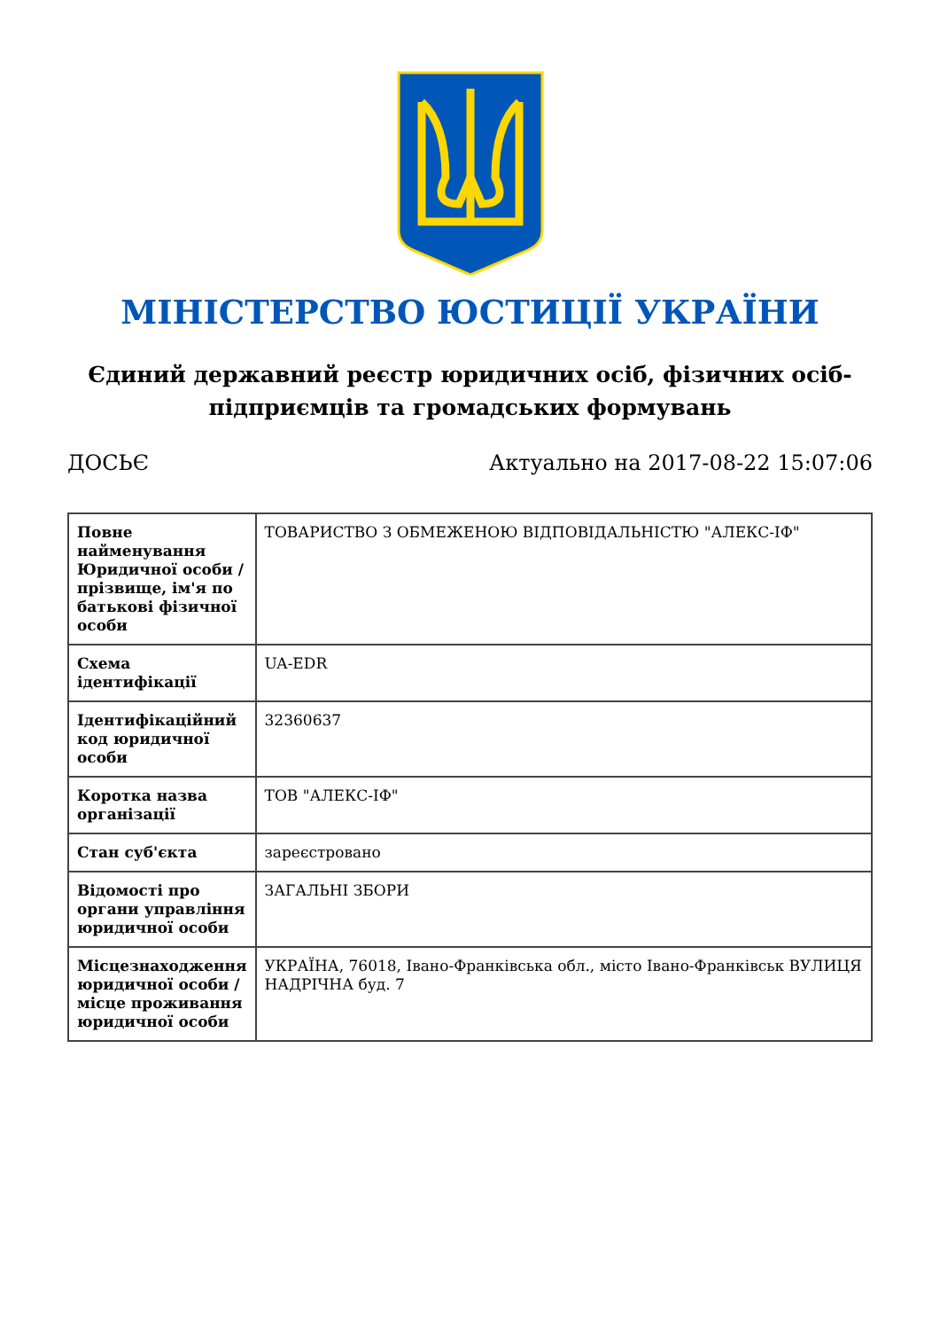МІНІСТЕРСТВО ЮСТИЦІЇ УКРАЇНИ
Єдиний державний реєстр юридичних осіб, фізичних осіб-підприємців та громадських формувань
ДОСЬЄ Актуально на 2017-08-22 15:07:06
| Повне найменування Юридичної особи / прізвище, ім'я по батькові фізичної особи | ТОВАРИСТВО З ОБМЕЖЕНОЮ ВІДПОВІДАЛЬНІСТЮ "АЛЕКС-ІФ" |
| Схема ідентифікації | UA-EDR |
| Ідентифікаційний код юридичної особи | 32360637 |
| Коротка назва організації | ТОВ "АЛЕКС-ІФ" |
| Стан суб'єкта | зареєстровано |
| Відомості про органи управління юридичної особи | ЗАГАЛЬНІ ЗБОРИ |
| Місцезнаходження юридичної особи / місце проживання юридичної особи | УКРАЇНА, 76018, Івано-Франківська обл., місто Івано-Франківськ ВУЛИЦЯ НАДРІЧНА буд. 7 |